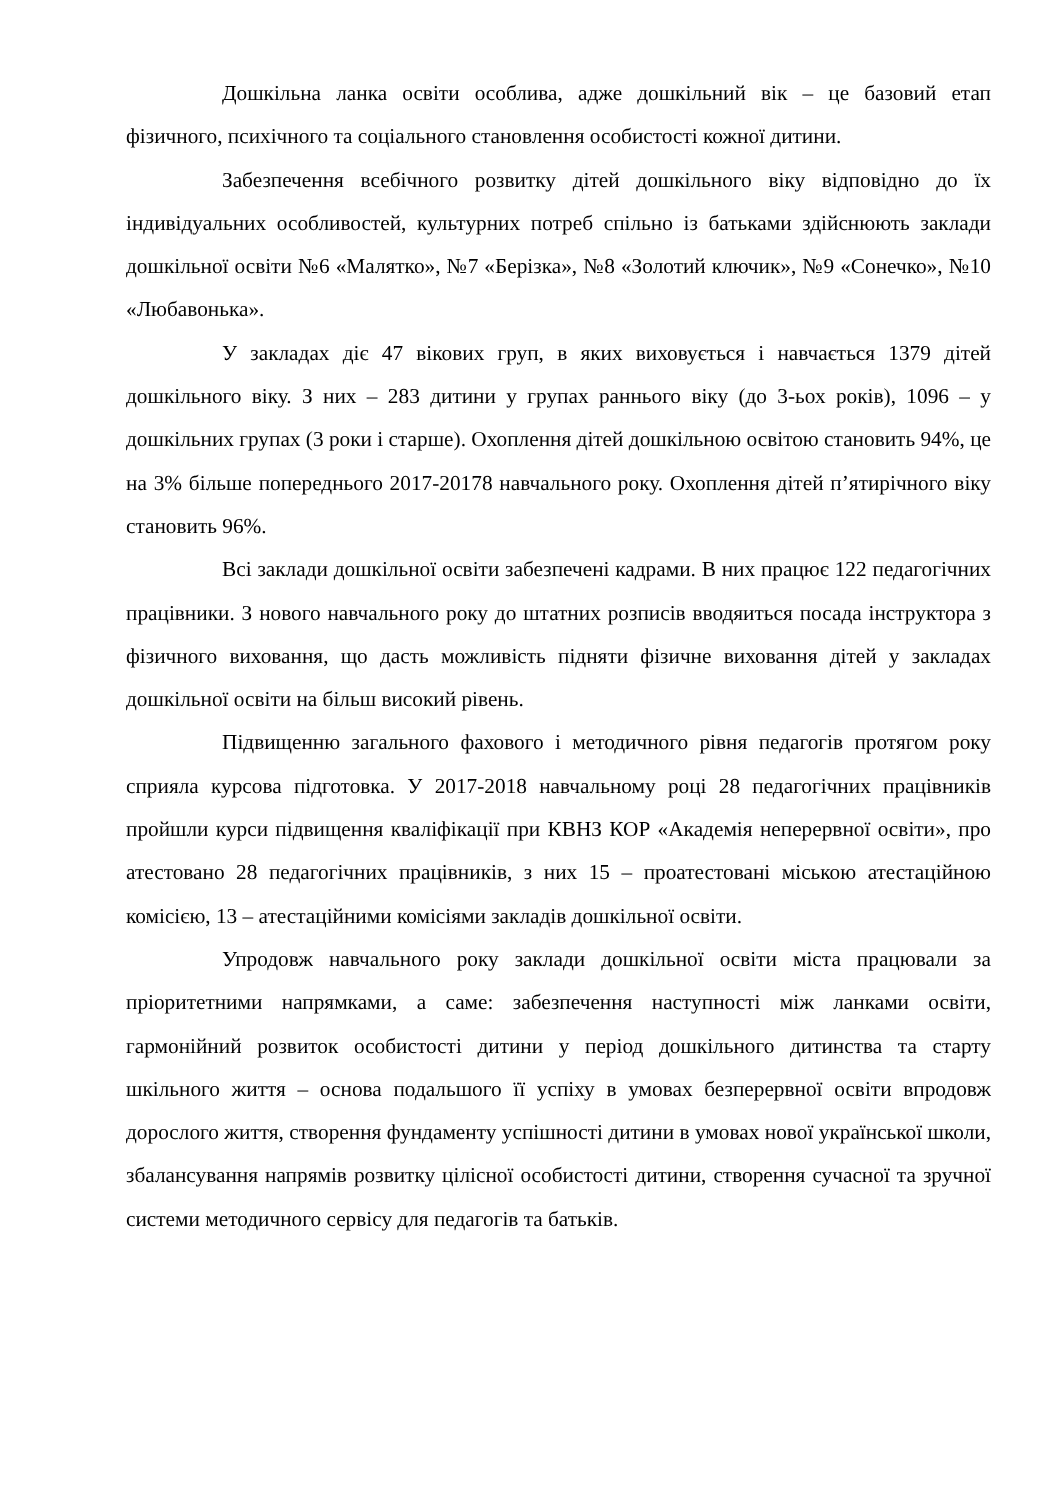Дошкільна ланка освіти особлива, адже дошкільний вік – це базовий етап фізичного, психічного та соціального становлення особистості кожної дитини.
Забезпечення всебічного розвитку дітей дошкільного віку відповідно до їх індивідуальних особливостей, культурних потреб спільно із батьками здійснюють заклади дошкільної освіти №6 «Малятко», №7 «Берізка», №8 «Золотий ключик», №9 «Сонечко», №10 «Любавонька».
У закладах діє 47 вікових груп, в яких виховується і навчається 1379 дітей дошкільного віку. З них – 283 дитини у групах раннього віку (до 3-ьох років), 1096 – у дошкільних групах (3 роки і старше). Охоплення дітей дошкільною освітою становить 94%, це на 3% більше попереднього 2017-20178 навчального року. Охоплення дітей п’ятирічного віку становить 96%.
Всі заклади дошкільної освіти забезпечені кадрами. В них працює 122 педагогічних працівники. З нового навчального року до штатних розписів вводяиться посада інструктора з фізичного виховання, що дасть можливість підняти фізичне виховання дітей у закладах дошкільної освіти на більш високий рівень.
Підвищенню загального фахового і методичного рівня педагогів протягом року сприяла курсова підготовка. У 2017-2018 навчальному році 28 педагогічних працівників пройшли курси підвищення кваліфікації при КВНЗ КОР «Академія неперервної освіти», про атестовано 28 педагогічних працівників, з них 15 – проатестовані міською атестаційною комісією, 13 – атестаційними комісіями закладів дошкільної освіти.
Упродовж навчального року заклади дошкільної освіти міста працювали за пріоритетними напрямками, а саме: забезпечення наступності між ланками освіти, гармонійний розвиток особистості дитини у період дошкільного дитинства та старту шкільного життя – основа подальшого її успіху в умовах безперервної освіти впродовж дорослого життя, створення фундаменту успішності дитини в умовах нової української школи, збалансування напрямів розвитку цілісної особистості дитини, створення сучасної та зручної системи методичного сервісу для педагогів та батьків.